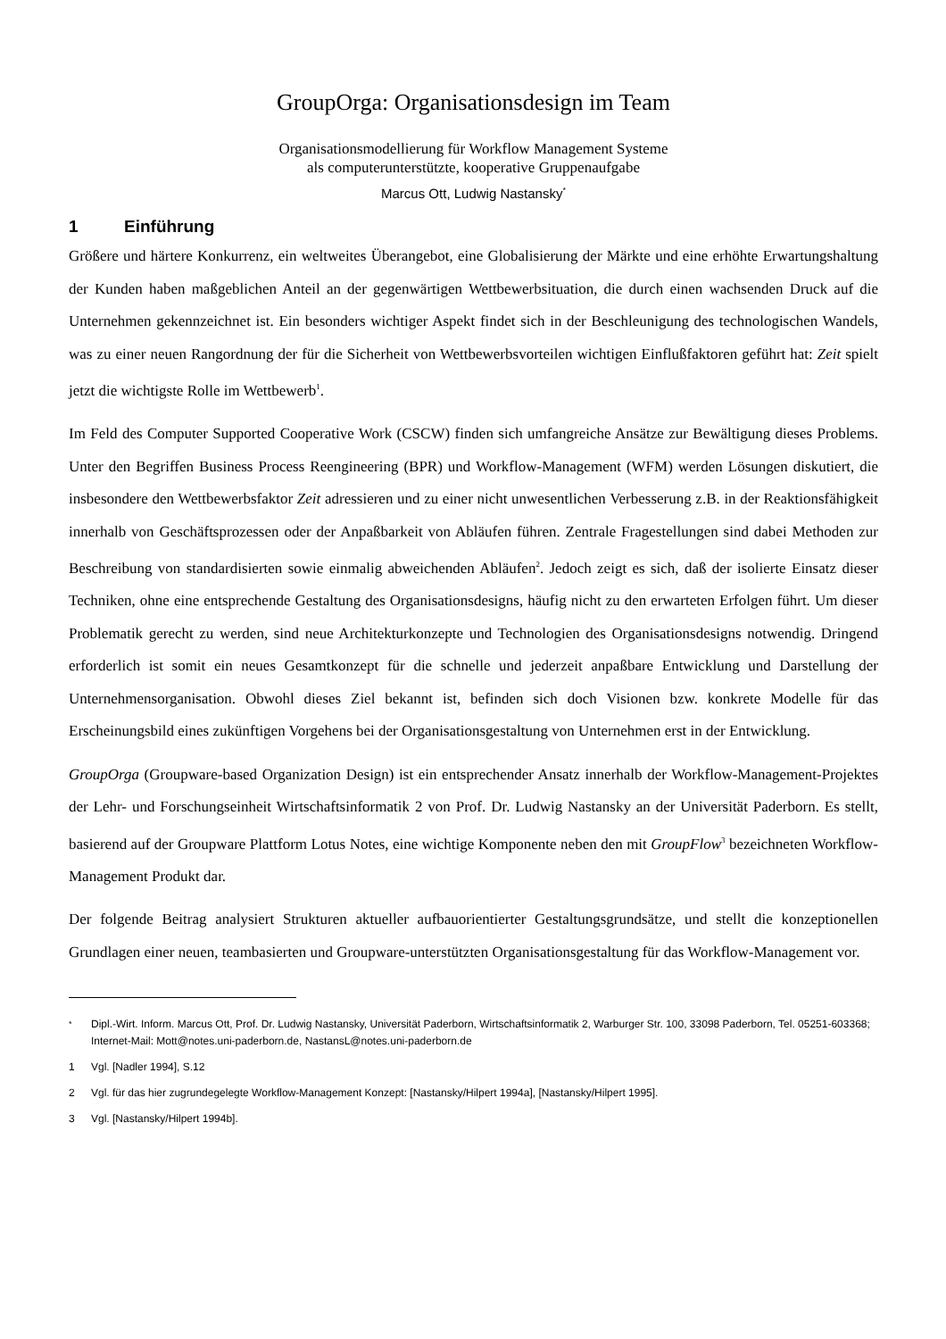GroupOrga: Organisationsdesign im Team
Organisationsmodellierung für Workflow Management Systeme
als computerunterstützte, kooperative Gruppenaufgabe
Marcus Ott, Ludwig Nastansky<sup>*</sup>
1 Einführung
Größere und härtere Konkurrenz, ein weltweites Überangebot, eine Globalisierung der Märkte und eine erhöhte Erwartungshaltung der Kunden haben maßgeblichen Anteil an der gegenwärtigen Wettbewerbsituation, die durch einen wachsenden Druck auf die Unternehmen gekennzeichnet ist. Ein besonders wichtiger Aspekt findet sich in der Beschleunigung des technologischen Wandels, was zu einer neuen Rangordnung der für die Sicherheit von Wettbewerbsvorteilen wichtigen Einflußfaktoren geführt hat: Zeit spielt jetzt die wichtigste Rolle im Wettbewerb<sup>1</sup>.
Im Feld des Computer Supported Cooperative Work (CSCW) finden sich umfangreiche Ansätze zur Bewältigung dieses Problems. Unter den Begriffen Business Process Reengineering (BPR) und Workflow-Management (WFM) werden Lösungen diskutiert, die insbesondere den Wettbewerbsfaktor Zeit adressieren und zu einer nicht unwesentlichen Verbesserung z.B. in der Reaktionsfähigkeit innerhalb von Geschäftsprozessen oder der Anpaßbarkeit von Abläufen führen. Zentrale Fragestellungen sind dabei Methoden zur Beschreibung von standardisierten sowie einmalig abweichenden Abläufen<sup>2</sup>. Jedoch zeigt es sich, daß der isolierte Einsatz dieser Techniken, ohne eine entsprechende Gestaltung des Organisationsdesigns, häufig nicht zu den erwarteten Erfolgen führt. Um dieser Problematik gerecht zu werden, sind neue Architekturkonzepte und Technologien des Organisationsdesigns notwendig. Dringend erforderlich ist somit ein neues Gesamtkonzept für die schnelle und jederzeit anpaßbare Entwicklung und Darstellung der Unternehmensorganisation. Obwohl dieses Ziel bekannt ist, befinden sich doch Visionen bzw. konkrete Modelle für das Erscheinungsbild eines zukünftigen Vorgehens bei der Organisationsgestaltung von Unternehmen erst in der Entwicklung.
GroupOrga (Groupware-based Organization Design) ist ein entsprechender Ansatz innerhalb der Workflow-Management-Projektes der Lehr- und Forschungseinheit Wirtschaftsinformatik 2 von Prof. Dr. Ludwig Nastansky an der Universität Paderborn. Es stellt, basierend auf der Groupware Plattform Lotus Notes, eine wichtige Komponente neben den mit GroupFlow<sup>3</sup> bezeichneten Workflow-Management Produkt dar.
Der folgende Beitrag analysiert Strukturen aktueller aufbauorientierter Gestaltungsgrundsätze, und stellt die konzeptionellen Grundlagen einer neuen, teambasierten und Groupware-unterstützten Organisationsgestaltung für das Workflow-Management vor.
<sup>*</sup> Dipl.-Wirt. Inform. Marcus Ott, Prof. Dr. Ludwig Nastansky, Universität Paderborn, Wirtschaftsinformatik 2, Warburger Str. 100, 33098 Paderborn, Tel. 05251-603368; Internet-Mail: Mott@notes.uni-paderborn.de, NastansL@notes.uni-paderborn.de
1 Vgl. [Nadler 1994], S.12
2 Vgl. für das hier zugrundegelegte Workflow-Management Konzept: [Nastansky/Hilpert 1994a], [Nastansky/Hilpert 1995].
3 Vgl. [Nastansky/Hilpert 1994b].